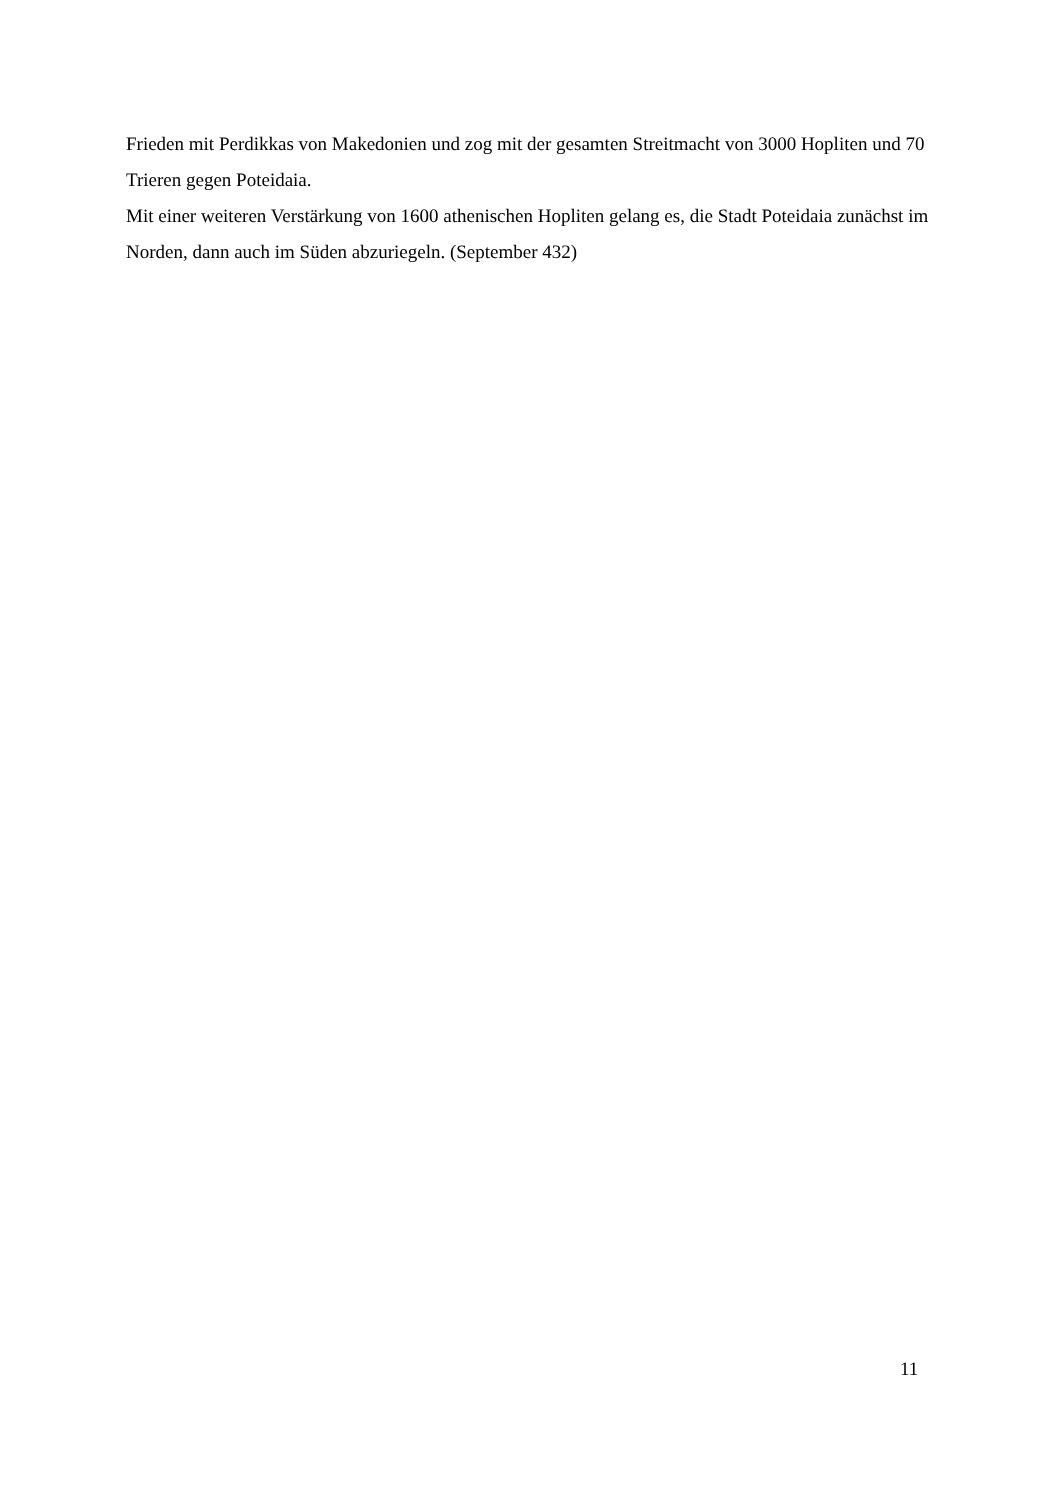Frieden mit Perdikkas von Makedonien und zog mit der gesamten Streitmacht von 3000 Hopliten und 70 Trieren gegen Poteidaia.
Mit einer weiteren Verstärkung von 1600 athenischen Hopliten gelang es, die Stadt Poteidaia zunächst im Norden, dann auch im Süden abzuriegeln. (September 432)
11